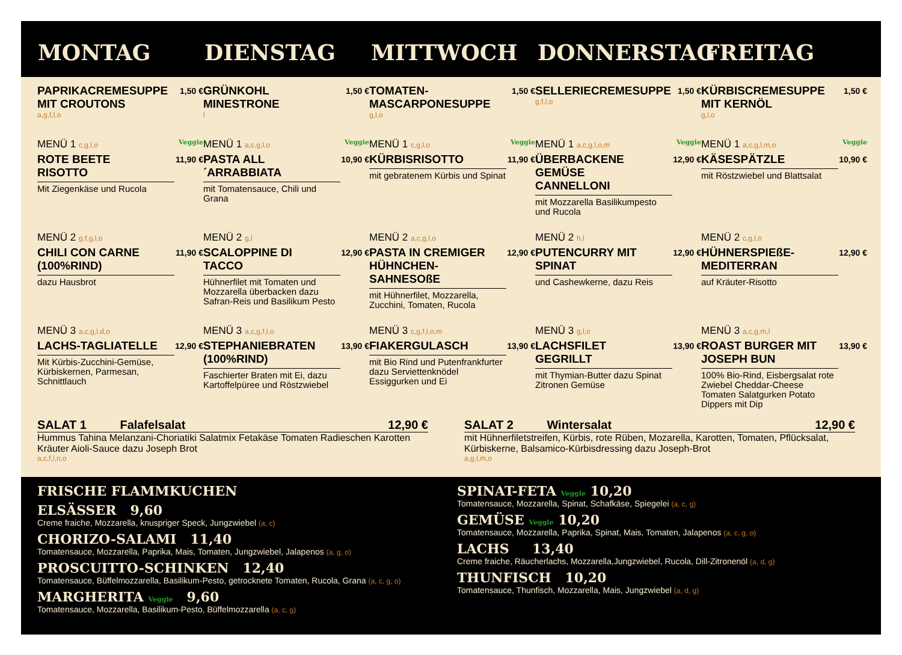MONTAG DIENSTAG MITTWOCH DONNERSTAG FREITAG
PAPRIKACREMESUPPE MIT CROUTONS 1,50 €
a,g,f,l,o
MENÜ 1 c,g,l,o Veggie
ROTE BEETE RISOTTO 11,90 €
Mit Ziegenkäse und Rucola
MENÜ 2 g,f,g,l,o
CHILI CON CARNE (100%RIND) 11,90 €
dazu Hausbrot
MENÜ 3 a,c,g,l,d,o
LACHS-TAGLIATELLE 12,90 €
Mit Kürbis-Zucchini-Gemüse, Kürbiskernen, Parmesan, Schnittlauch
GRÜNKOHL MINESTRONE 1,50 €
l
MENÜ 1 a,c,g,l,o Veggie
PASTA ALL´ARRABBIATA 10,90 €
mit Tomatensauce, Chili und Grana
MENÜ 2 g,l
SCALOPPINE DI TACCO 12,90 €
Hühnerfilet mit Tomaten und Mozzarella überbacken dazu Safran-Reis und Basilikum Pesto
MENÜ 3 a,c,g,f,l,o
STEPHANIEBRATEN (100%RIND) 13,90 €
Faschierter Braten mit Ei, dazu Kartoffelpüree und Röstzwiebel
TOMATEN-MASCARPONESUPPE 1,50 €
g,l,o
MENÜ 1 c,g,l,o Veggie
KÜRBISRISOTTO 11,90 €
mit gebratenem Kürbis und Spinat
MENÜ 2 a,c,g,l,o
PASTA IN CREMIGER HÜHNCHEN-SAHNESOßE 12,90 €
mit Hühnerfilet, Mozzarella, Zucchini, Tomaten, Rucola
MENÜ 3 c,g,f,l,o,m
FIAKERGULASCH 13,90 €
mit Bio Rind und Putenfrankfurter dazu Serviettenknödel Essiggurken und Ei
SELLERIECREMESUPPE 1,50 €
g,f,l,o
MENÜ 1 a,c,g,l,o,m Veggie
ÜBERBACKENE GEMÜSE CANNELLONI 12,90 €
mit Mozzarella Basilikumpesto und Rucola
MENÜ 2 h,l
PUTENCURRY MIT SPINAT 12,90 €
und Cashewkerne, dazu Reis
MENÜ 3 g,l,o
LACHSFILET GEGRILLT 13,90 €
mit Thymian-Butter dazu Spinat Zitronen Gemüse
KÜRBISCREMESUPPE MIT KERNÖL 1,50 €
g,l,o
MENÜ 1 a,c,g,l,m,o Veggie
KÄSESPÄTZLE 10,90 €
mit Röstzwiebel und Blattsalat
MENÜ 2 c,g,l,o
HÜHNERSPIEßE-MEDITERRAN 12,90 €
auf Kräuter-Risotto
MENÜ 3 a,c,g,m,l
ROAST BURGER MIT JOSEPH BUN 13,90 €
100% Bio-Rind, Eisbergsalat rote Zwiebel Cheddar-Cheese Tomaten Salatgurken Potato Dippers mit Dip
SALAT 1 Falafelsalat 12,90 €
Hummus Tahina Melanzani-Choriatiki Salatmix Fetakäse Tomaten Radieschen Karotten Kräuter Aioli-Sauce dazu Joseph Brot
a,c,f,l,n,o
SALAT 2 Wintersalat 12,90 €
mit Hühnerfiletstreifen, Kürbis, rote Rüben, Mozarella, Karotten, Tomaten, Pflücksalat, Kürbiskerne, Balsamico-Kürbisdressing dazu Joseph-Brot
a,g,l,m,o
FRISCHE FLAMMKUCHEN
ELSÄSSER 9,60
Creme fraiche, Mozzarella, knuspriger Speck, Jungzwiebel (a, c)
CHORIZO-SALAMI 11,40
Tomatensauce, Mozzarella, Paprika, Mais, Tomaten, Jungzwiebel, Jalapenos (a, g, o)
PROSCUITTO-SCHINKEN 12,40
Tomatensauce, Büffelmozzarella, Basilikum-Pesto, getrocknete Tomaten, Rucola, Grana (a, c, g, o)
MARGHERITA Veggie 9,60
Tomatensauce, Mozzarella, Basilikum-Pesto, Büffelmozzarella (a, c, g)
SPINAT-FETA Veggie 10,20
Tomatensauce, Mozzarella, Spinat, Schafkäse, Spiegelei (a, c, g)
GEMÜSE Veggie 10,20
Tomatensauce, Mozzarella, Paprika, Spinat, Mais, Tomaten, Jalapenos (a, c, g, o)
LACHS 13,40
Creme fraiche, Räucherlachs, Mozzarella,Jungzwiebel, Rucola, Dill-Zitronenöl (a, d, g)
THUNFISCH 10,20
Tomatensauce, Thunfisch, Mozzarella, Mais, Jungzwiebel (a, d, g)